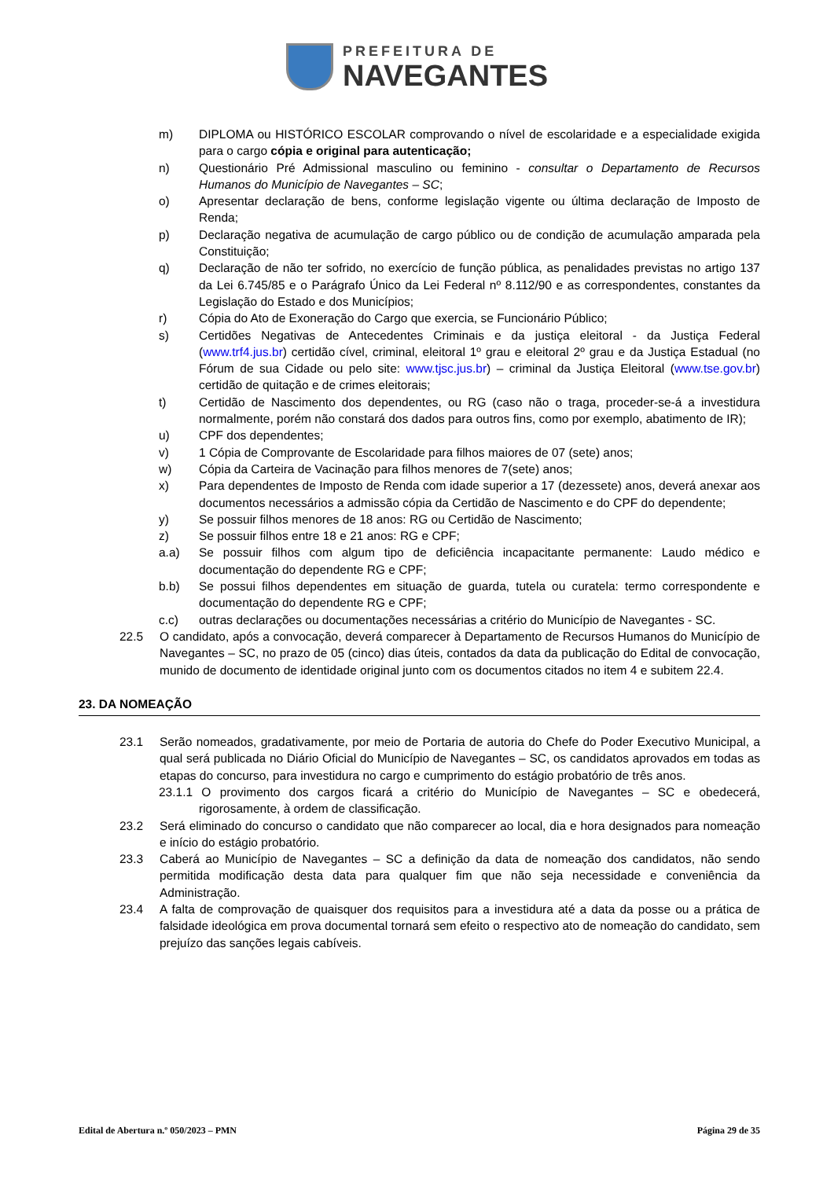PREFEITURA DE
NAVEGANTES
m) DIPLOMA ou HISTÓRICO ESCOLAR comprovando o nível de escolaridade e a especialidade exigida para o cargo cópia e original para autenticação;
n) Questionário Pré Admissional masculino ou feminino - consultar o Departamento de Recursos Humanos do Município de Navegantes – SC;
o) Apresentar declaração de bens, conforme legislação vigente ou última declaração de Imposto de Renda;
p) Declaração negativa de acumulação de cargo público ou de condição de acumulação amparada pela Constituição;
q) Declaração de não ter sofrido, no exercício de função pública, as penalidades previstas no artigo 137 da Lei 6.745/85 e o Parágrafo Único da Lei Federal nº 8.112/90 e as correspondentes, constantes da Legislação do Estado e dos Municípios;
r) Cópia do Ato de Exoneração do Cargo que exercia, se Funcionário Público;
s) Certidões Negativas de Antecedentes Criminais e da justiça eleitoral - da Justiça Federal (www.trf4.jus.br) certidão cível, criminal, eleitoral 1º grau e eleitoral 2º grau e da Justiça Estadual (no Fórum de sua Cidade ou pelo site: www.tjsc.jus.br) – criminal da Justiça Eleitoral (www.tse.gov.br) certidão de quitação e de crimes eleitorais;
t) Certidão de Nascimento dos dependentes, ou RG (caso não o traga, proceder-se-á a investidura normalmente, porém não constará dos dados para outros fins, como por exemplo, abatimento de IR);
u) CPF dos dependentes;
v) 1 Cópia de Comprovante de Escolaridade para filhos maiores de 07 (sete) anos;
w) Cópia da Carteira de Vacinação para filhos menores de 7(sete) anos;
x) Para dependentes de Imposto de Renda com idade superior a 17 (dezessete) anos, deverá anexar aos documentos necessários a admissão cópia da Certidão de Nascimento e do CPF do dependente;
y) Se possuir filhos menores de 18 anos: RG ou Certidão de Nascimento;
z) Se possuir filhos entre 18 e 21 anos: RG e CPF;
a.a) Se possuir filhos com algum tipo de deficiência incapacitante permanente: Laudo médico e documentação do dependente RG e CPF;
b.b) Se possui filhos dependentes em situação de guarda, tutela ou curatela: termo correspondente e documentação do dependente RG e CPF;
c.c) outras declarações ou documentações necessárias a critério do Município de Navegantes - SC.
22.5 O candidato, após a convocação, deverá comparecer à Departamento de Recursos Humanos do Município de Navegantes – SC, no prazo de 05 (cinco) dias úteis, contados da data da publicação do Edital de convocação, munido de documento de identidade original junto com os documentos citados no item 4 e subitem 22.4.
23. DA NOMEAÇÃO
23.1 Serão nomeados, gradativamente, por meio de Portaria de autoria do Chefe do Poder Executivo Municipal, a qual será publicada no Diário Oficial do Município de Navegantes – SC, os candidatos aprovados em todas as etapas do concurso, para investidura no cargo e cumprimento do estágio probatório de três anos.
23.1.1 O provimento dos cargos ficará a critério do Município de Navegantes – SC e obedecerá, rigorosamente, à ordem de classificação.
23.2 Será eliminado do concurso o candidato que não comparecer ao local, dia e hora designados para nomeação e início do estágio probatório.
23.3 Caberá ao Município de Navegantes – SC a definição da data de nomeação dos candidatos, não sendo permitida modificação desta data para qualquer fim que não seja necessidade e conveniência da Administração.
23.4 A falta de comprovação de quaisquer dos requisitos para a investidura até a data da posse ou a prática de falsidade ideológica em prova documental tornará sem efeito o respectivo ato de nomeação do candidato, sem prejuízo das sanções legais cabíveis.
Edital de Abertura n.º 050/2023 – PMN Página 29 de 35